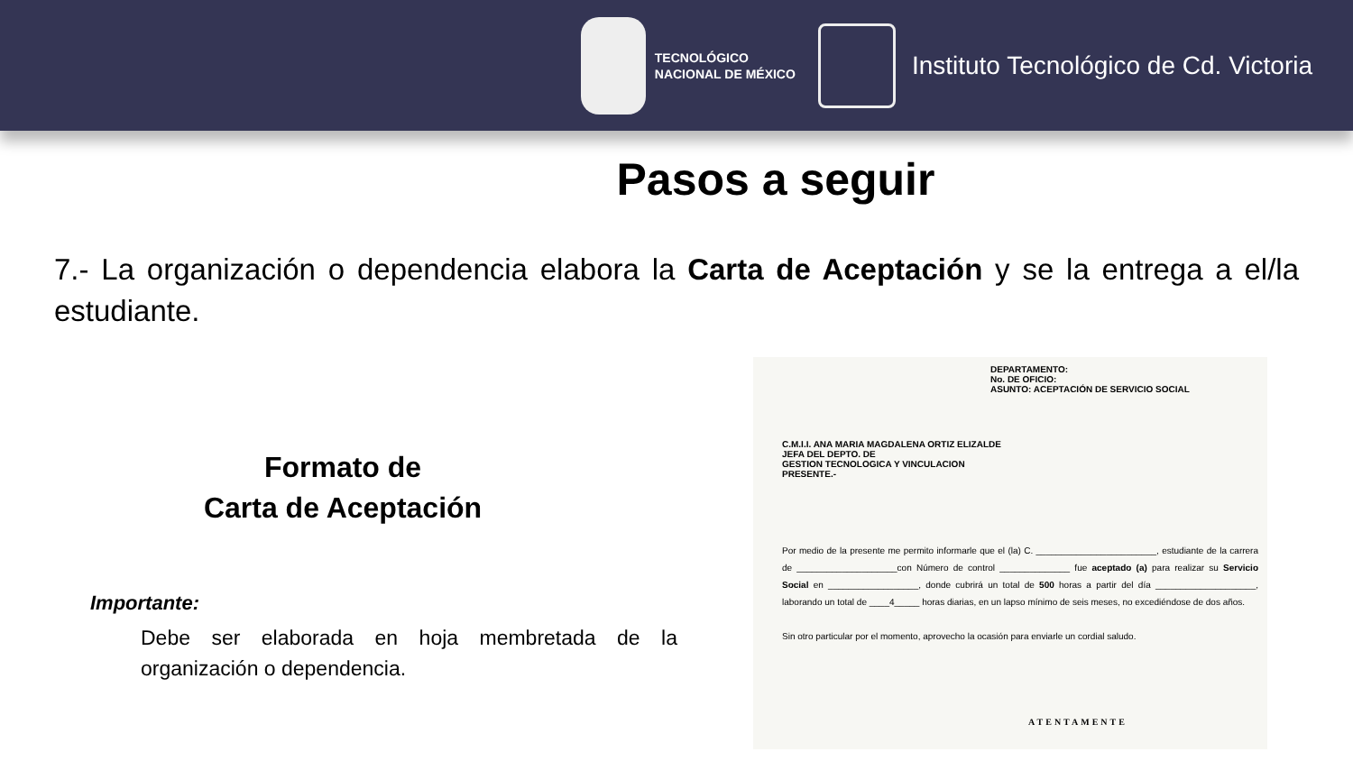TECNOLÓGICO
NACIONAL DE MÉXICO
Instituto Tecnológico de Cd. Victoria
Pasos a seguir
7.- La organización o dependencia elabora la Carta de Aceptación y se la entrega a el/la estudiante.
Formato de
Carta de Aceptación
Importante:
Debe ser elaborada en hoja membretada de la organización o dependencia.
DEPARTAMENTO:
No. DE OFICIO:
ASUNTO: ACEPTACIÓN DE SERVICIO SOCIAL
C.M.I.I. ANA MARIA MAGDALENA ORTIZ ELIZALDE
JEFA DEL DEPTO. DE
GESTION TECNOLOGICA Y VINCULACION
PRESENTE.-
Por medio de la presente me permito informarle que el (la) C. ________________________, estudiante de la carrera de ____________________con Número de control ______________ fue aceptado (a) para realizar su Servicio Social en __________________, donde cubrirá un total de 500 horas a partir del día ____________________, laborando un total de ____4_____ horas diarias, en un lapso mínimo de seis meses, no excediéndose de dos años.
Sin otro particular por el momento, aprovecho la ocasión para enviarle un cordial saludo.
ATENTAMENTE